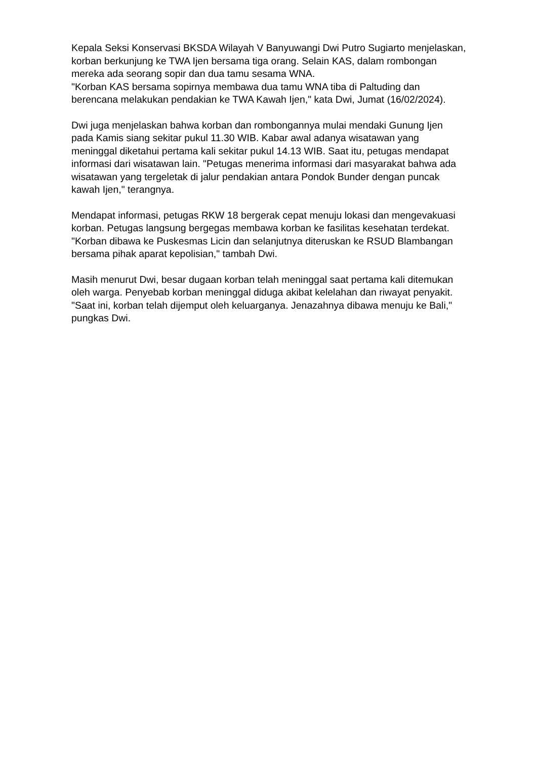Kepala Seksi Konservasi BKSDA Wilayah V Banyuwangi Dwi Putro Sugiarto menjelaskan, korban berkunjung ke TWA Ijen bersama tiga orang. Selain KAS, dalam rombongan mereka ada seorang sopir dan dua tamu sesama WNA.
"Korban KAS bersama sopirnya membawa dua tamu WNA tiba di Paltuding dan berencana melakukan pendakian ke TWA Kawah Ijen," kata Dwi, Jumat (16/02/2024).
Dwi juga menjelaskan bahwa korban dan rombongannya mulai mendaki Gunung Ijen pada Kamis siang sekitar pukul 11.30 WIB. Kabar awal adanya wisatawan yang meninggal diketahui pertama kali sekitar pukul 14.13 WIB. Saat itu, petugas mendapat informasi dari wisatawan lain. "Petugas menerima informasi dari masyarakat bahwa ada wisatawan yang tergeletak di jalur pendakian antara Pondok Bunder dengan puncak kawah Ijen," terangnya.
Mendapat informasi, petugas RKW 18 bergerak cepat menuju lokasi dan mengevakuasi korban. Petugas langsung bergegas membawa korban ke fasilitas kesehatan terdekat. "Korban dibawa ke Puskesmas Licin dan selanjutnya diteruskan ke RSUD Blambangan bersama pihak aparat kepolisian," tambah Dwi.
Masih menurut Dwi, besar dugaan korban telah meninggal saat pertama kali ditemukan oleh warga. Penyebab korban meninggal diduga akibat kelelahan dan riwayat penyakit. "Saat ini, korban telah dijemput oleh keluarganya. Jenazahnya dibawa menuju ke Bali," pungkas Dwi.